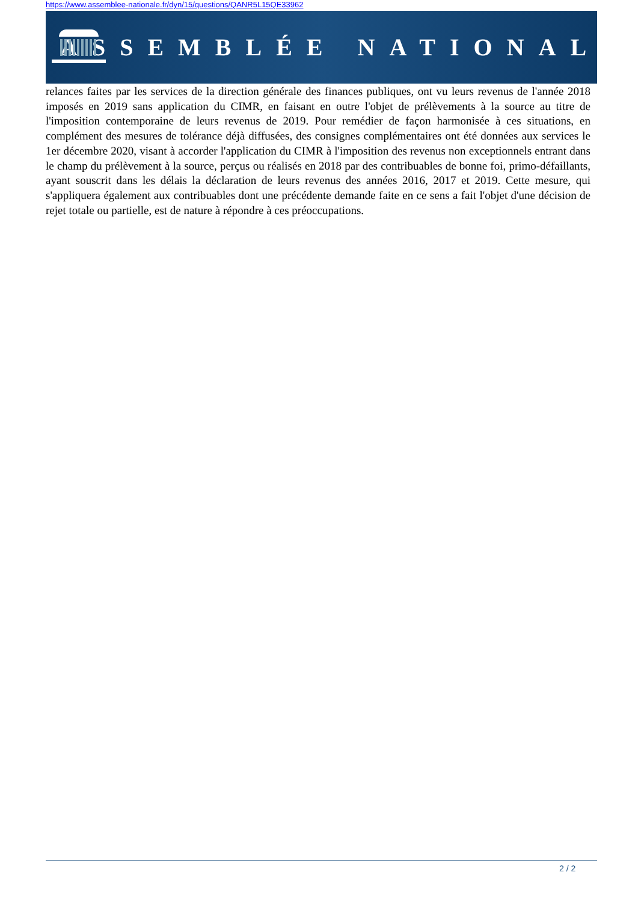https://www.assemblee-nationale.fr/dyn/15/questions/QANR5L15QE33962
ASSEMBLÉE NATIONALE
relances faites par les services de la direction générale des finances publiques, ont vu leurs revenus de l'année 2018 imposés en 2019 sans application du CIMR, en faisant en outre l'objet de prélèvements à la source au titre de l'imposition contemporaine de leurs revenus de 2019. Pour remédier de façon harmonisée à ces situations, en complément des mesures de tolérance déjà diffusées, des consignes complémentaires ont été données aux services le 1er décembre 2020, visant à accorder l'application du CIMR à l'imposition des revenus non exceptionnels entrant dans le champ du prélèvement à la source, perçus ou réalisés en 2018 par des contribuables de bonne foi, primo-défaillants, ayant souscrit dans les délais la déclaration de leurs revenus des années 2016, 2017 et 2019. Cette mesure, qui s'appliquera également aux contribuables dont une précédente demande faite en ce sens a fait l'objet d'une décision de rejet totale ou partielle, est de nature à répondre à ces préoccupations.
2 / 2